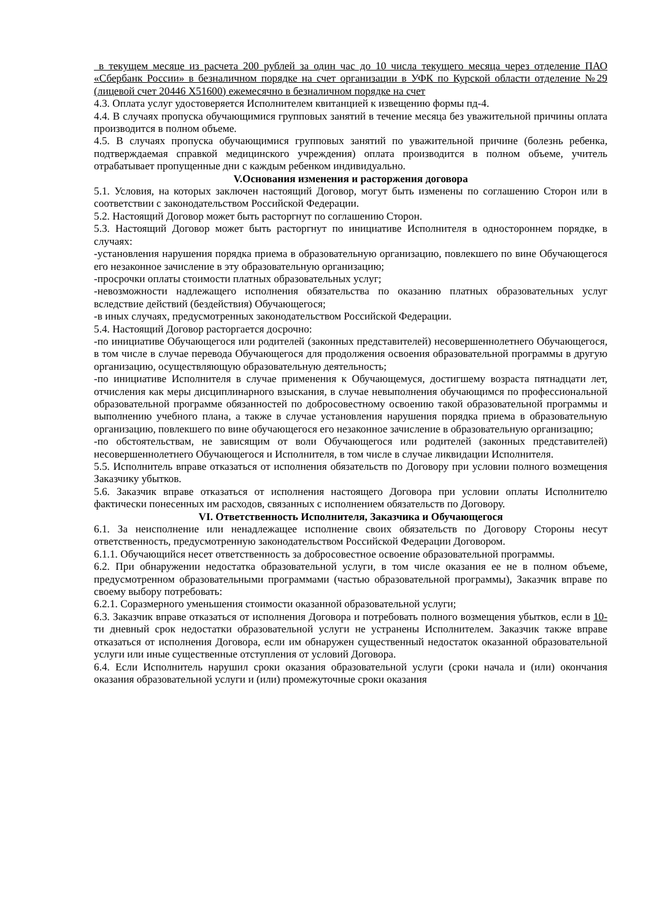в текущем месяце из расчета 200 рублей за один час до 10 числа текущего месяца через отделение ПАО «Сбербанк России» в безналичном порядке на счет организации в УФК по Курской области отделение №29 (лицевой счет 20446 Х51600) ежемесячно в безналичном порядке на счет
4.3. Оплата услуг удостоверяется Исполнителем квитанцией к извещению формы пд-4.
4.4. В случаях пропуска обучающимися групповых занятий в течение месяца без уважительной причины оплата производится в полном объеме.
4.5. В случаях пропуска обучающимися групповых занятий по уважительной причине (болезнь ребенка, подтверждаемая справкой медицинского учреждения) оплата производится в полном объеме, учитель отрабатывает пропущенные дни с каждым ребенком индивидуально.
V.Основания изменения и расторжения договора
5.1. Условия, на которых заключен настоящий Договор, могут быть изменены по соглашению Сторон или в соответствии с законодательством Российской Федерации.
5.2. Настоящий Договор может быть расторгнут по соглашению Сторон.
5.3. Настоящий Договор может быть расторгнут по инициативе Исполнителя в одностороннем порядке, в случаях:
-установления нарушения порядка приема в образовательную организацию, повлекшего по вине Обучающегося его незаконное зачисление в эту образовательную организацию;
-просрочки оплаты стоимости платных образовательных услуг;
-невозможности надлежащего исполнения обязательства по оказанию платных образовательных услуг вследствие действий (бездействия) Обучающегося;
-в иных случаях, предусмотренных законодательством Российской Федерации.
5.4. Настоящий Договор расторгается досрочно:
-по инициативе Обучающегося или родителей (законных представителей) несовершеннолетнего Обучающегося, в том числе в случае перевода Обучающегося для продолжения освоения образовательной программы в другую организацию, осуществляющую образовательную деятельность;
-по инициативе Исполнителя в случае применения к Обучающемуся, достигшему возраста пятнадцати лет, отчисления как меры дисциплинарного взыскания, в случае невыполнения обучающимся по профессиональной образовательной программе обязанностей по добросовестному освоению такой образовательной программы и выполнению учебного плана, а также в случае установления нарушения порядка приема в образовательную организацию, повлекшего по вине обучающегося его незаконное зачисление в образовательную организацию;
-по обстоятельствам, не зависящим от воли Обучающегося или родителей (законных представителей) несовершеннолетнего Обучающегося и Исполнителя, в том числе в случае ликвидации Исполнителя.
5.5. Исполнитель вправе отказаться от исполнения обязательств по Договору при условии полного возмещения Заказчику убытков.
5.6. Заказчик вправе отказаться от исполнения настоящего Договора при условии оплаты Исполнителю фактически понесенных им расходов, связанных с исполнением обязательств по Договору.
VI. Ответственность Исполнителя, Заказчика и Обучающегося
6.1. За неисполнение или ненадлежащее исполнение своих обязательств по Договору Стороны несут ответственность, предусмотренную законодательством Российской Федерации Договором.
6.1.1. Обучающийся несет ответственность за добросовестное освоение образовательной программы.
6.2. При обнаружении недостатка образовательной услуги, в том числе оказания ее не в полном объеме, предусмотренном образовательными программами (частью образовательной программы), Заказчик вправе по своему выбору потребовать:
6.2.1. Соразмерного уменьшения стоимости оказанной образовательной услуги;
6.3. Заказчик вправе отказаться от исполнения Договора и потребовать полного возмещения убытков, если в 10-ти дневный срок недостатки образовательной услуги не устранены Исполнителем. Заказчик также вправе отказаться от исполнения Договора, если им обнаружен существенный недостаток оказанной образовательной услуги или иные существенные отступления от условий Договора.
6.4. Если Исполнитель нарушил сроки оказания образовательной услуги (сроки начала и (или) окончания оказания образовательной услуги и (или) промежуточные сроки оказания